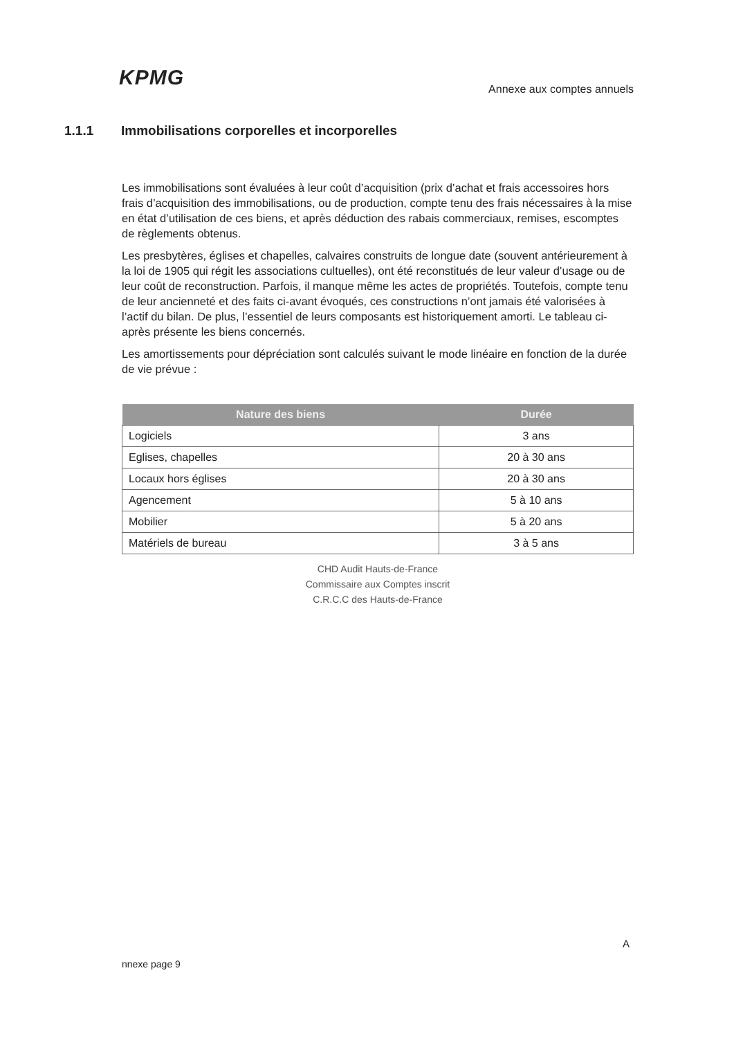KPMG
Annexe aux comptes annuels
1.1.1 Immobilisations corporelles et incorporelles
Les immobilisations sont évaluées à leur coût d’acquisition (prix d’achat et frais accessoires hors frais d’acquisition des immobilisations, ou de production, compte tenu des frais nécessaires à la mise en état d’utilisation de ces biens, et après déduction des rabais commerciaux, remises, escomptes de règlements obtenus.
Les presbytères, églises et chapelles, calvaires construits de longue date (souvent antérieurement à la loi de 1905 qui régit les associations cultuelles), ont été reconstitués de leur valeur d’usage ou de leur coût de reconstruction. Parfois, il manque même les actes de propriétés. Toutefois, compte tenu de leur ancienneté et des faits ci-avant évoqués, ces constructions n’ont jamais été valorisées à l’actif du bilan. De plus, l’essentiel de leurs composants est historiquement amorti. Le tableau ci-après présente les biens concernés.
Les amortissements pour dépréciation sont calculés suivant le mode linéaire en fonction de la durée de vie prévue :
| Nature des biens | Durée |
| --- | --- |
| Logiciels | 3 ans |
| Eglises, chapelles | 20 à 30 ans |
| Locaux hors églises | 20 à 30 ans |
| Agencement | 5 à 10 ans |
| Mobilier | 5 à 20 ans |
| Matériels de bureau | 3 à 5 ans |
CHD Audit Hauts-de-France
Commissaire aux Comptes inscrit
C.R.C.C des Hauts-de-France
A
nnexe page 9